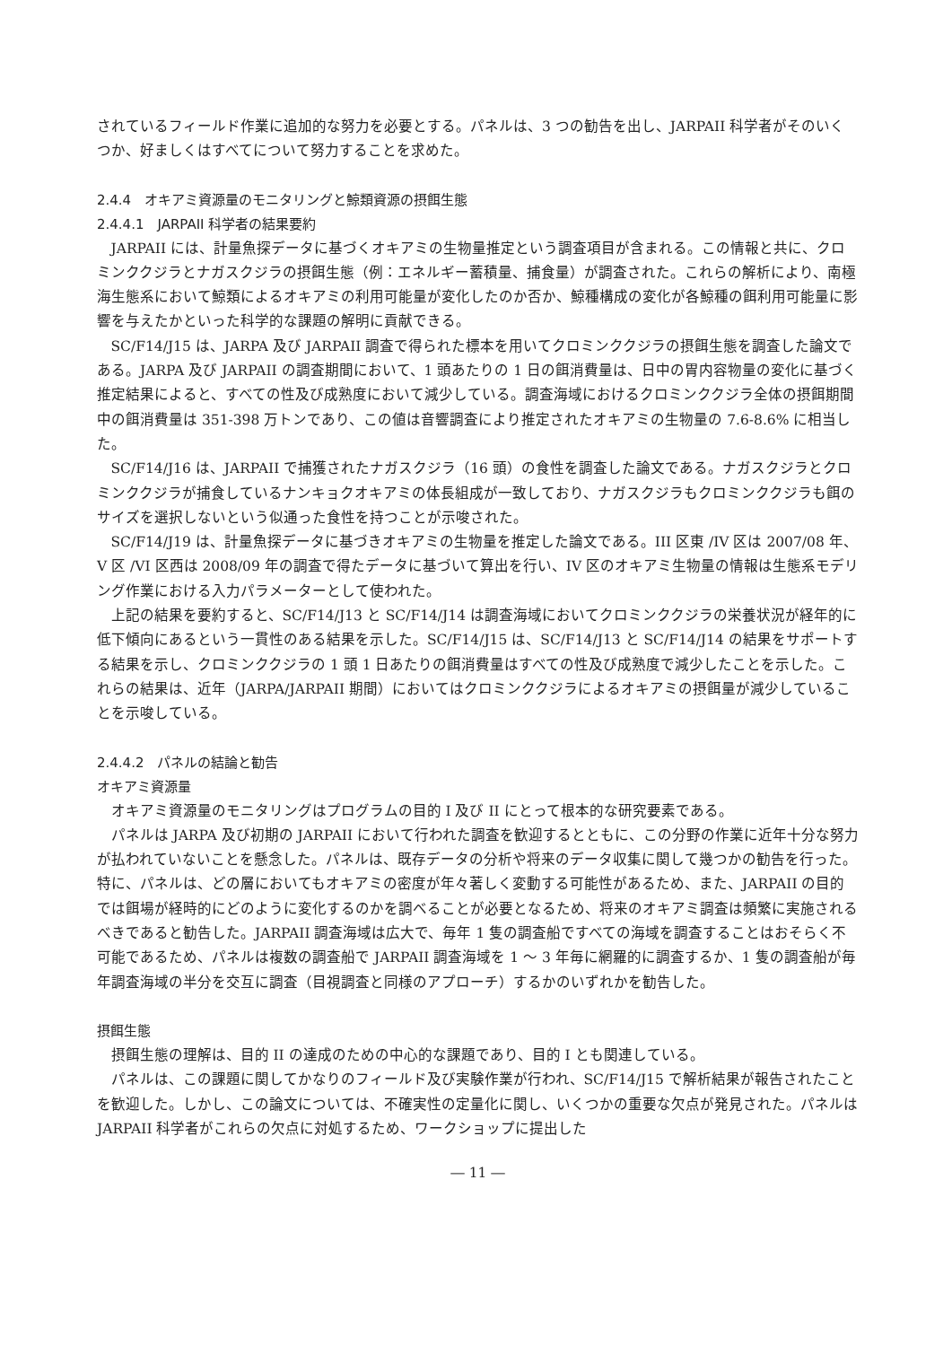されているフィールド作業に追加的な努力を必要とする。パネルは、3 つの勧告を出し、JARPAII 科学者がそのいくつか、好ましくはすべてについて努力することを求めた。
2.4.4　オキアミ資源量のモニタリングと鯨類資源の摂餌生態
2.4.4.1　JARPAII 科学者の結果要約
JARPAII には、計量魚探データに基づくオキアミの生物量推定という調査項目が含まれる。この情報と共に、クロミンククジラとナガスクジラの摂餌生態（例：エネルギー蓄積量、捕食量）が調査された。これらの解析により、南極海生態系において鯨類によるオキアミの利用可能量が変化したのか否か、鯨種構成の変化が各鯨種の餌利用可能量に影響を与えたかといった科学的な課題の解明に貢献できる。
SC/F14/J15 は、JARPA 及び JARPAII 調査で得られた標本を用いてクロミンククジラの摂餌生態を調査した論文である。JARPA 及び JARPAII の調査期間において、1 頭あたりの 1 日の餌消費量は、日中の胃内容物量の変化に基づく推定結果によると、すべての性及び成熟度において減少している。調査海域におけるクロミンククジラ全体の摂餌期間中の餌消費量は 351-398 万トンであり、この値は音響調査により推定されたオキアミの生物量の 7.6-8.6% に相当した。
SC/F14/J16 は、JARPAII で捕獲されたナガスクジラ（16 頭）の食性を調査した論文である。ナガスクジラとクロミンククジラが捕食しているナンキョクオキアミの体長組成が一致しており、ナガスクジラもクロミンククジラも餌のサイズを選択しないという似通った食性を持つことが示唆された。
SC/F14/J19 は、計量魚探データに基づきオキアミの生物量を推定した論文である。III 区東 /IV 区は 2007/08 年、V 区 /VI 区西は 2008/09 年の調査で得たデータに基づいて算出を行い、IV 区のオキアミ生物量の情報は生態系モデリング作業における入力パラメーターとして使われた。
上記の結果を要約すると、SC/F14/J13 と SC/F14/J14 は調査海域においてクロミンククジラの栄養状況が経年的に低下傾向にあるという一貫性のある結果を示した。SC/F14/J15 は、SC/F14/J13 と SC/F14/J14 の結果をサポートする結果を示し、クロミンククジラの 1 頭 1 日あたりの餌消費量はすべての性及び成熟度で減少したことを示した。これらの結果は、近年（JARPA/JARPAII 期間）においてはクロミンククジラによるオキアミの摂餌量が減少していることを示唆している。
2.4.4.2　パネルの結論と勧告
オキアミ資源量
オキアミ資源量のモニタリングはプログラムの目的 I 及び II にとって根本的な研究要素である。
パネルは JARPA 及び初期の JARPAII において行われた調査を歓迎するとともに、この分野の作業に近年十分な努力が払われていないことを懸念した。パネルは、既存データの分析や将来のデータ収集に関して幾つかの勧告を行った。特に、パネルは、どの層においてもオキアミの密度が年々著しく変動する可能性があるため、また、JARPAII の目的では餌場が経時的にどのように変化するのかを調べることが必要となるため、将来のオキアミ調査は頻繁に実施されるべきであると勧告した。JARPAII 調査海域は広大で、毎年 1 隻の調査船ですべての海域を調査することはおそらく不可能であるため、パネルは複数の調査船で JARPAII 調査海域を 1 ～ 3 年毎に網羅的に調査するか、1 隻の調査船が毎年調査海域の半分を交互に調査（目視調査と同様のアプローチ）するかのいずれかを勧告した。
摂餌生態
摂餌生態の理解は、目的 II の達成のための中心的な課題であり、目的 I とも関連している。
パネルは、この課題に関してかなりのフィールド及び実験作業が行われ、SC/F14/J15 で解析結果が報告されたことを歓迎した。しかし、この論文については、不確実性の定量化に関し、いくつかの重要な欠点が発見された。パネルは JARPAII 科学者がこれらの欠点に対処するため、ワークショップに提出した
― 11 ―